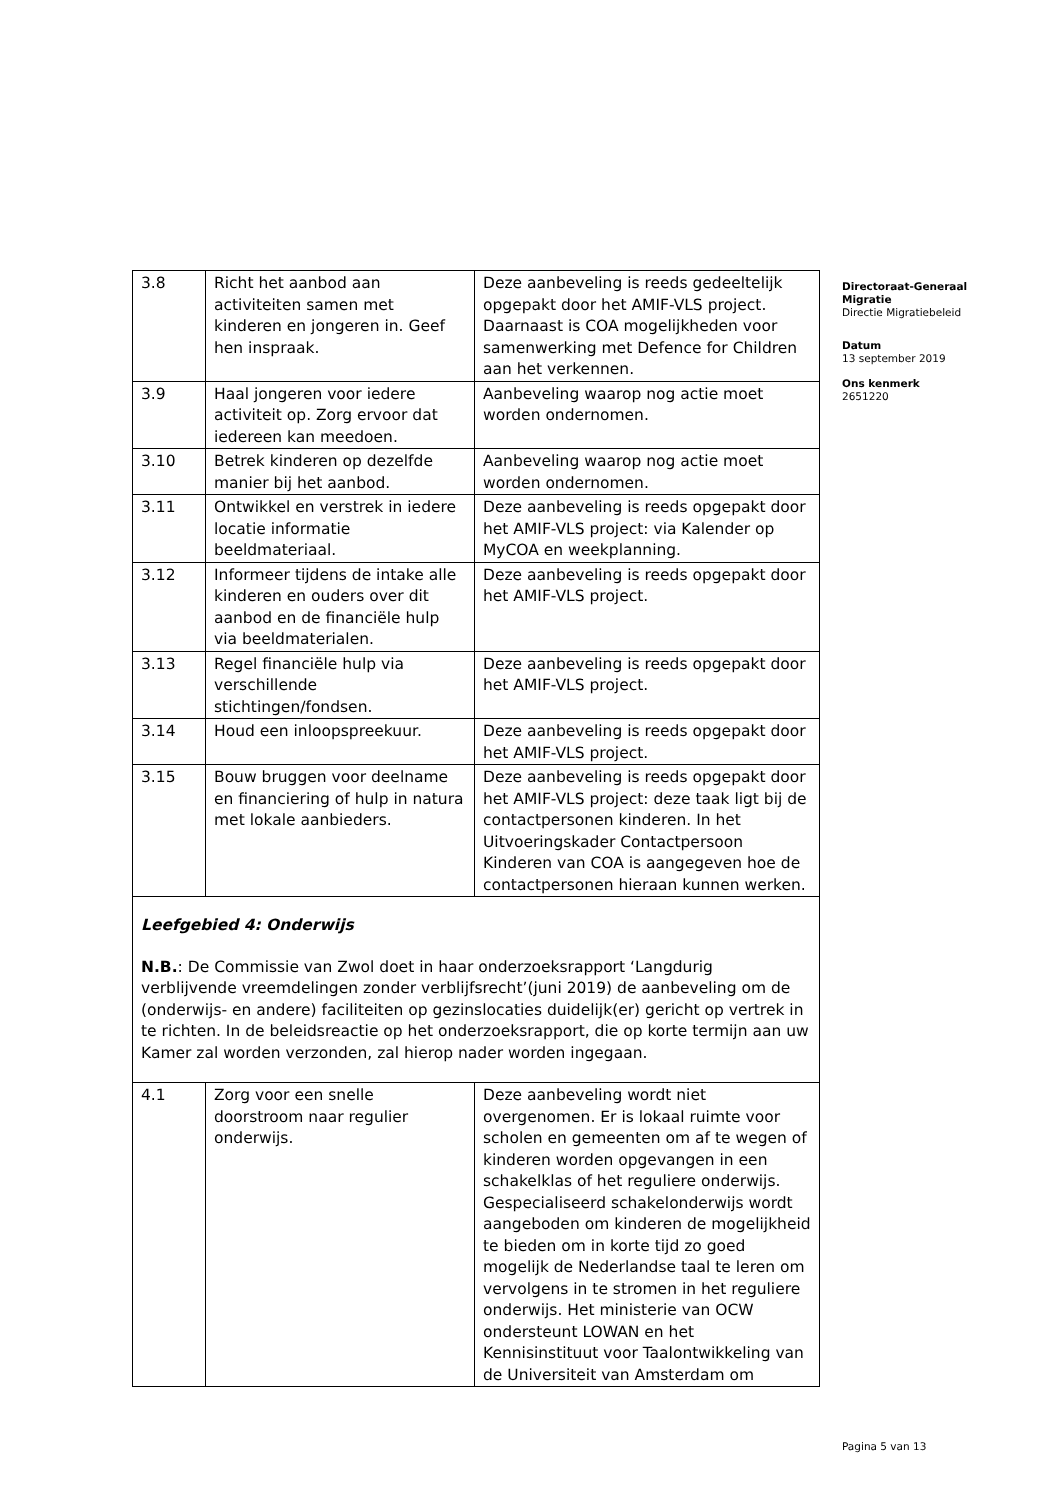| 3.8 | Richt het aanbod aan activiteiten samen met kinderen en jongeren in. Geef hen inspraak. | Deze aanbeveling is reeds gedeeltelijk opgepakt door het AMIF-VLS project. Daarnaast is COA mogelijkheden voor samenwerking met Defence for Children aan het verkennen. |
| 3.9 | Haal jongeren voor iedere activiteit op. Zorg ervoor dat iedereen kan meedoen. | Aanbeveling waarop nog actie moet worden ondernomen. |
| 3.10 | Betrek kinderen op dezelfde manier bij het aanbod. | Aanbeveling waarop nog actie moet worden ondernomen. |
| 3.11 | Ontwikkel en verstrek in iedere locatie informatie beeldmateriaal. | Deze aanbeveling is reeds opgepakt door het AMIF-VLS project: via Kalender op MyCOA en weekplanning. |
| 3.12 | Informeer tijdens de intake alle kinderen en ouders over dit aanbod en de financiële hulp via beeldmaterialen. | Deze aanbeveling is reeds opgepakt door het AMIF-VLS project. |
| 3.13 | Regel financiële hulp via verschillende stichtingen/fondsen. | Deze aanbeveling is reeds opgepakt door het AMIF-VLS project. |
| 3.14 | Houd een inloopspreekuur. | Deze aanbeveling is reeds opgepakt door het AMIF-VLS project. |
| 3.15 | Bouw bruggen voor deelname en financiering of hulp in natura met lokale aanbieders. | Deze aanbeveling is reeds opgepakt door het AMIF-VLS project: deze taak ligt bij de contactpersonen kinderen. In het Uitvoeringskader Contactpersoon Kinderen van COA is aangegeven hoe de contactpersonen hieraan kunnen werken. |
| Leefgebied 4: Onderwijs N.B. : De Commissie van Zwol doet in haar onderzoeksrapport ‘Langdurig verblijvende vreemdelingen zonder verblijfsrecht’(juni 2019) de aanbeveling om de (onderwijs- en andere) faciliteiten op gezinslocaties duidelijk(er) gericht op vertrek in te richten. In de beleidsreactie op het onderzoeksrapport, die op korte termijn aan uw Kamer zal worden verzonden, zal hierop nader worden ingegaan. | | |
| 4.1 | Zorg voor een snelle doorstroom naar regulier onderwijs. | Deze aanbeveling wordt niet overgenomen. Er is lokaal ruimte voor scholen en gemeenten om af te wegen of kinderen worden opgevangen in een schakelklas of het reguliere onderwijs. Gespecialiseerd schakelonderwijs wordt aangeboden om kinderen de mogelijkheid te bieden om in korte tijd zo goed mogelijk de Nederlandse taal te leren om vervolgens in te stromen in het reguliere onderwijs. Het ministerie van OCW ondersteunt LOWAN en het Kennisinstituut voor Taalontwikkeling van de Universiteit van Amsterdam om |
Directoraat-Generaal Migratie
Directie Migratiebeleid
Datum
13 september 2019
Ons kenmerk
2651220
Pagina 5 van 13